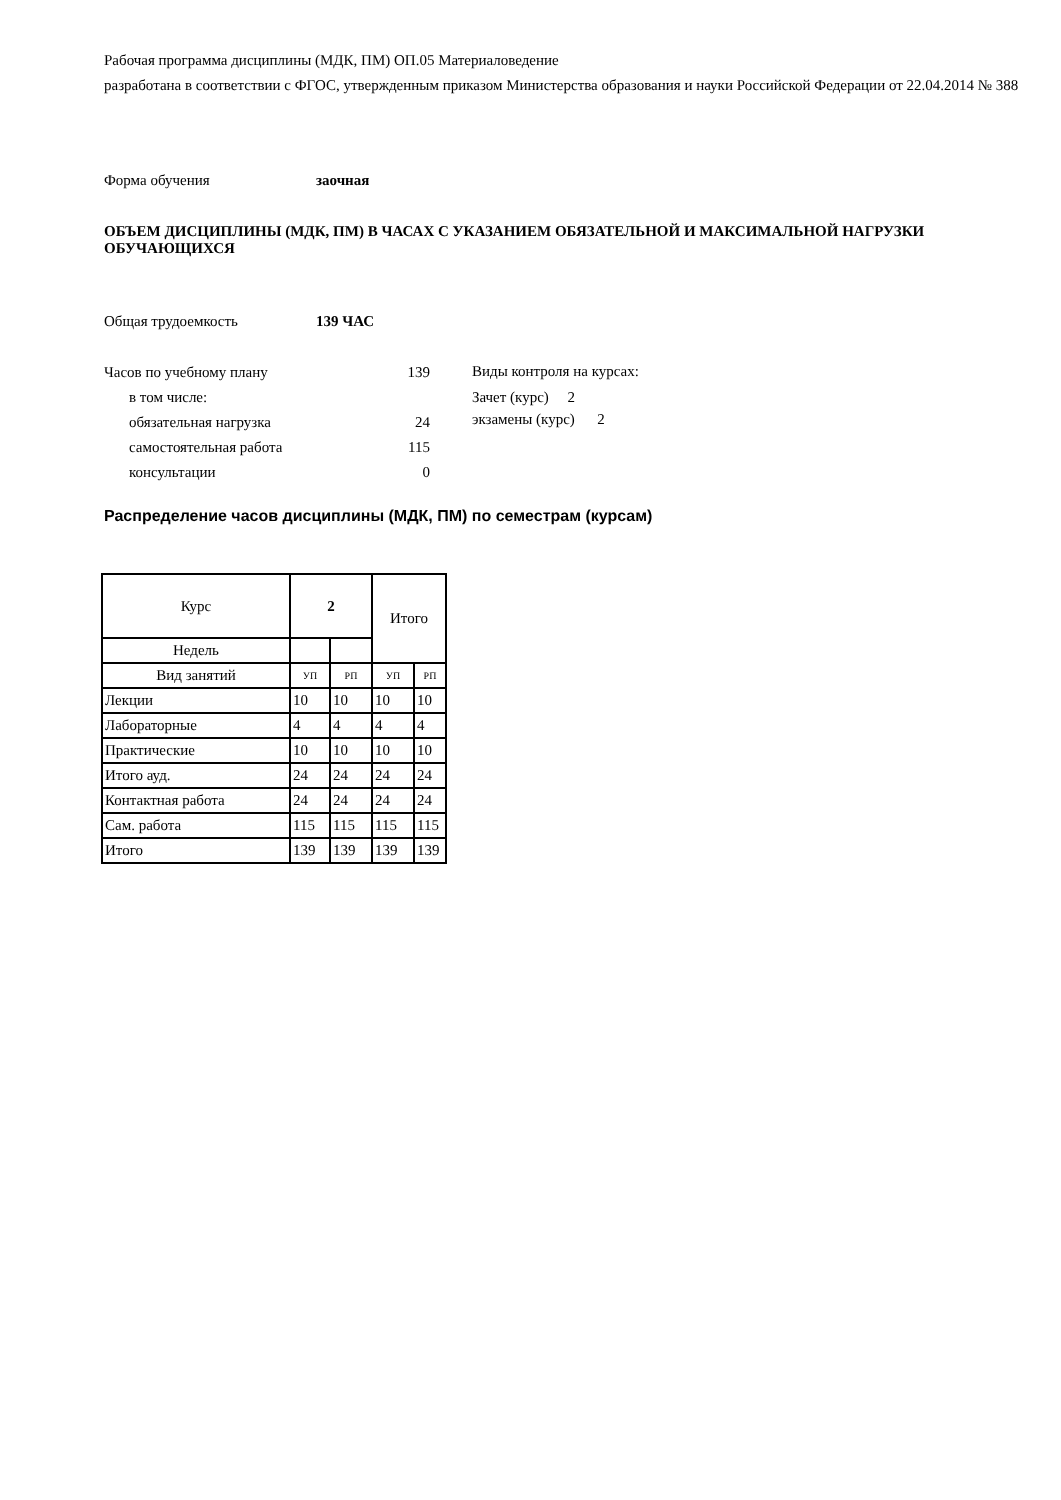Рабочая программа дисциплины (МДК, ПМ) ОП.05 Материаловедение
разработана в соответствии с ФГОС, утвержденным приказом Министерства образования и науки Российской Федерации от 22.04.2014 № 388
Форма обучения заочная
ОБЪЕМ ДИСЦИПЛИНЫ (МДК, ПМ) В ЧАСАХ С УКАЗАНИЕМ ОБЯЗАТЕЛЬНОЙ И МАКСИМАЛЬНОЙ НАГРУЗКИ ОБУЧАЮЩИХСЯ
Общая трудоемкость 139 ЧАС
Часов по учебному плану 139
в том числе:
обязательная нагрузка 24
самостоятельная работа 115
консультации 0
Виды контроля на курсах:
Зачет (курс) 2
экзамены (курс) 2
Распределение часов дисциплины (МДК, ПМ) по семестрам (курсам)
| Курс | 2 | | Итого | |
| Недель | | | | |
| Вид занятий | УП | РП | УП | РП |
| Лекции | 10 | 10 | 10 | 10 |
| Лабораторные | 4 | 4 | 4 | 4 |
| Практические | 10 | 10 | 10 | 10 |
| Итого ауд. | 24 | 24 | 24 | 24 |
| Контактная работа | 24 | 24 | 24 | 24 |
| Сам. работа | 115 | 115 | 115 | 115 |
| Итого | 139 | 139 | 139 | 139 |